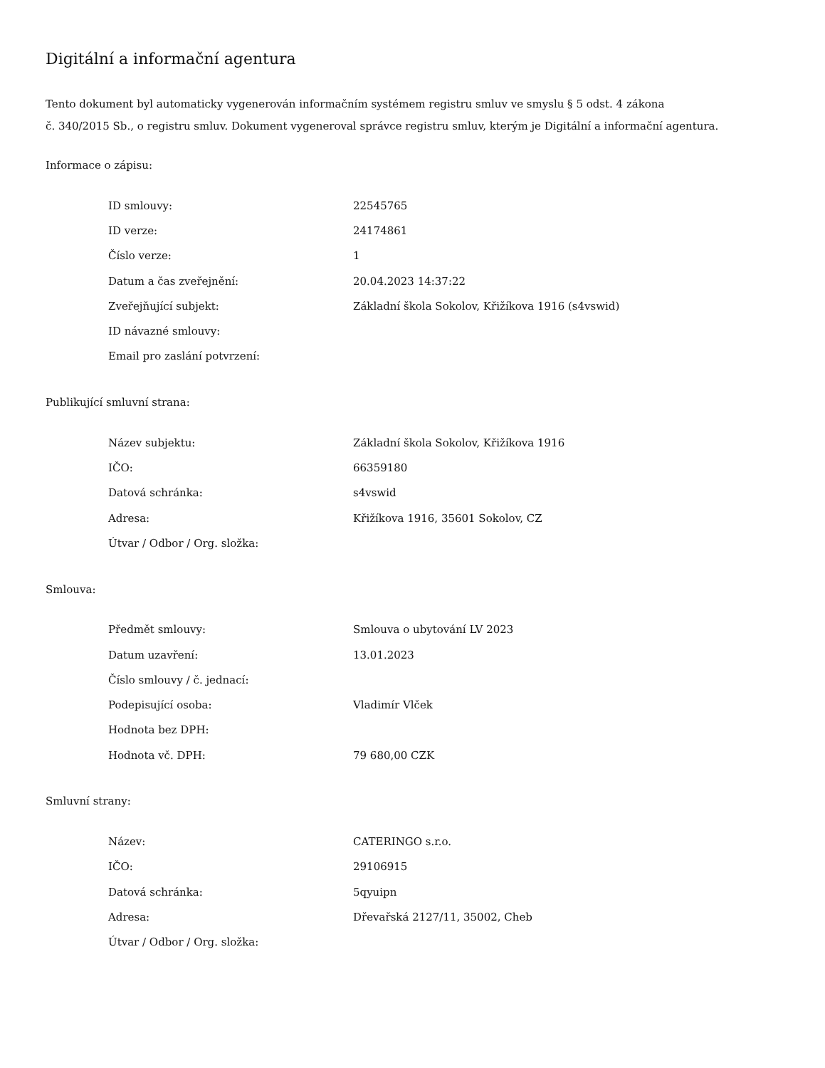Digitální a informační agentura
Tento dokument byl automaticky vygenerován informačním systémem registru smluv ve smyslu § 5 odst. 4 zákona
č. 340/2015 Sb., o registru smluv. Dokument vygeneroval správce registru smluv, kterým je Digitální a informační agentura.
Informace o zápisu:
| ID smlouvy: | 22545765 |
| ID verze: | 24174861 |
| Číslo verze: | 1 |
| Datum a čas zveřejnění: | 20.04.2023 14:37:22 |
| Zveřejňující subjekt: | Základní škola Sokolov, Křižíkova 1916 (s4vswid) |
| ID návazné smlouvy: | |
| Email pro zaslání potvrzení: | |
Publikující smluvní strana:
| Název subjektu: | Základní škola Sokolov, Křižíkova 1916 |
| IČO: | 66359180 |
| Datová schránka: | s4vswid |
| Adresa: | Křižíkova 1916, 35601 Sokolov, CZ |
| Útvar / Odbor / Org. složka: | |
Smlouva:
| Předmět smlouvy: | Smlouva o ubytování LV 2023 |
| Datum uzavření: | 13.01.2023 |
| Číslo smlouvy / č. jednací: | |
| Podepisující osoba: | Vladimír Vlček |
| Hodnota bez DPH: | |
| Hodnota vč. DPH: | 79 680,00 CZK |
Smluvní strany:
| Název: | CATERINGO s.r.o. |
| IČO: | 29106915 |
| Datová schránka: | 5qyuipn |
| Adresa: | Dřevařská 2127/11, 35002, Cheb |
| Útvar / Odbor / Org. složka: | |